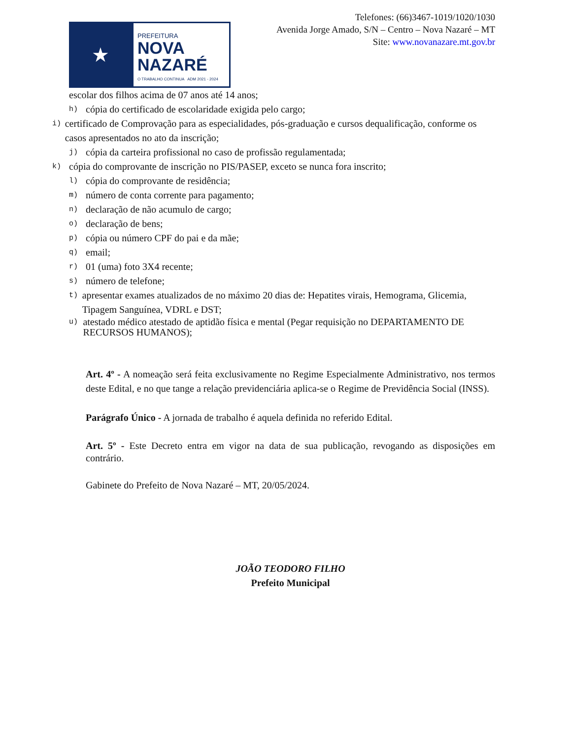★
PREFEITURA
NOVA
NAZARÉ
O TRABALHO CONTINUA ADM 2021 - 2024
Telefones: (66)3467-1019/1020/1030
Avenida Jorge Amado, S/N – Centro – Nova Nazaré – MT
Site: www.novanazare.mt.gov.br
escolar dos filhos acima de 07 anos até 14 anos;
h) cópia do certificado de escolaridade exigida pelo cargo;
i) certificado de Comprovação para as especialidades, pós-graduação e cursos dequalificação, conforme os casos apresentados no ato da inscrição;
j) cópia da carteira profissional no caso de profissão regulamentada;
k) cópia do comprovante de inscrição no PIS/PASEP, exceto se nunca fora inscrito;
l) cópia do comprovante de residência;
m) número de conta corrente para pagamento;
n) declaração de não acumulo de cargo;
o) declaração de bens;
p) cópia ou número CPF do pai e da mãe;
q) email;
r) 01 (uma) foto 3X4 recente;
s) número de telefone;
t) apresentar exames atualizados de no máximo 20 dias de: Hepatites virais, Hemograma, Glicemia, Tipagem Sanguínea, VDRL e DST;
u) atestado médico atestado de aptidão física e mental (Pegar requisição no DEPARTAMENTO DE RECURSOS HUMANOS);
Art. 4º - A nomeação será feita exclusivamente no Regime Especialmente Administrativo, nos termos deste Edital, e no que tange a relação previdenciária aplica-se o Regime de Previdência Social (INSS).
Parágrafo Único - A jornada de trabalho é aquela definida no referido Edital.
Art. 5º - Este Decreto entra em vigor na data de sua publicação, revogando as disposições em contrário.
Gabinete do Prefeito de Nova Nazaré – MT, 20/05/2024.
JOÃO TEODORO FILHO
Prefeito Municipal